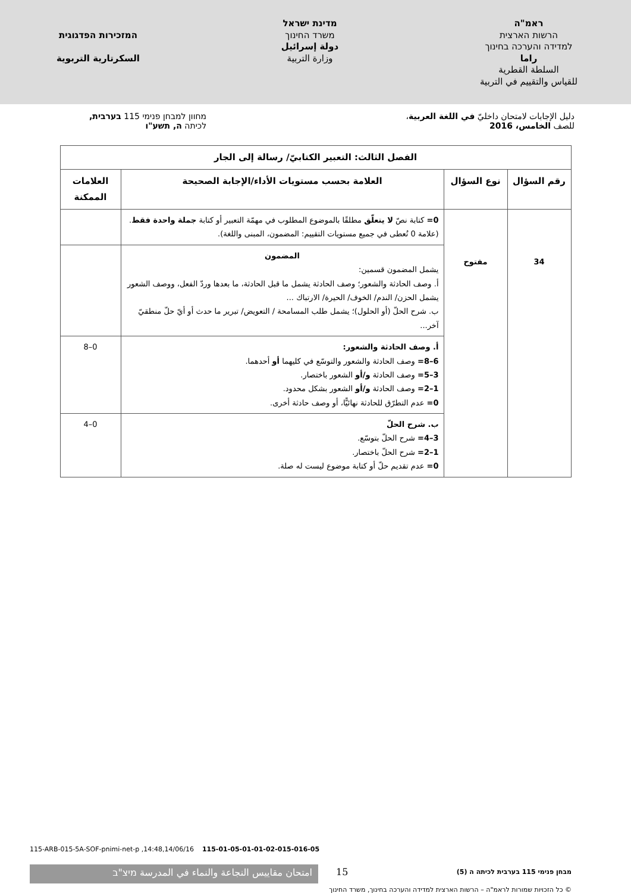ראמ"ה
הרשות הארצית
למדידה והערכה בחינוך
راما
السلطة القطرية
للقياس والتقييم في التربية
מדינת ישראל
משרד החינוך
دولة إسرائيل
وزارة التربية
המזכירות הפדגוגית
السكرتارية التربوية
دليل الإجابات لامتحان داخليّ في اللغة العربية،
للصف الخامس، 2016
מחוון למבחן פנימי 115 בערבית,
לכיתה ה, תשע"ו
| الفصل الثالث: التعبير الكتابيّ/ رسالة إلى الجار | | | |
| --- | --- | --- | --- |
| رقم السؤال | نوع السؤال | العلامة بحسب مستويات الأداء/الإجابة الصحيحة | العلامات الممكنة |
| 34 | مفتوح | 0= كتابة نصّ لا يتعلّق مطلقًا بالموضوع المطلوب في مهمّة التعبير أو كتابة جملة واحدة فقط . (علامة 0 تُعطى في جميع مستويات التقييم: المضمون، المبنى واللغة). | |
| | | المضمون يشمل المضمون قسمين: أ. وصف الحادثة والشعور؛ وصف الحادثة يشمل ما قبل الحادثة، ما بعدها وردّ الفعل، ووصف الشعور يشمل الحزن/ الندم/ الخوف/ الحيرة/ الارتباك ... ب. شرح الحلّ (أو الحلول)؛ يشمل طلب المسامحة / التعويض/ تبرير ما حدث أو أيّ حلّ منطقيّ آخر... | |
| | | أ. وصف الحادثة والشعور: 6–8= وصف الحادثة والشعور والتوسّع في كليهما أو أحدهما. 3–5= وصف الحادثة و/أو الشعور باختصار. 1–2= وصف الحادثة و/أو الشعور بشكل محدود. 0= عدم التطرّق للحادثة نهائيًّا، أو وصف حادثة أخرى. | 0–8 |
| | | ب. شرح الحلّ 3–4= شرح الحلّ بتوسّع. 1–2= شرح الحلّ باختصار. 0= عدم تقديم حلّ أو كتابة موضوع ليست له صلة. | 0–4 |
115-ARB-015-5A-SOF-pnimi-net-p ,14:48,14/06/16 115-01-05-01-01-02-015-016-05
امتحان مقاييس النجاعة والنماء في المدرسة מיצ"ב 15
מבחן פנימי 115 בערבית לכיתה ה (5)
© כל הזכויות שמורות לראמ"ה – הרשות הארצית למדידה והערכה בחינוך, משרד החינוך